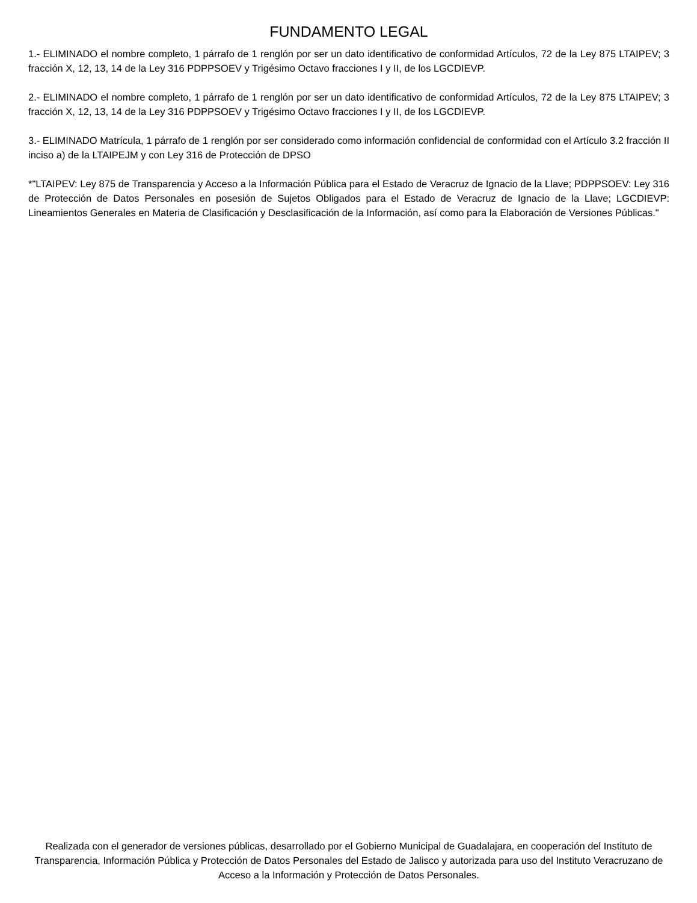FUNDAMENTO LEGAL
1.- ELIMINADO el nombre completo, 1 párrafo de 1 renglón por ser un dato identificativo de conformidad Artículos, 72 de la Ley 875 LTAIPEV; 3 fracción X, 12, 13, 14 de la Ley 316 PDPPSOEV y Trigésimo Octavo fracciones I y II, de los LGCDIEVP.
2.- ELIMINADO el nombre completo, 1 párrafo de 1 renglón por ser un dato identificativo de conformidad Artículos, 72 de la Ley 875 LTAIPEV; 3 fracción X, 12, 13, 14 de la Ley 316 PDPPSOEV y Trigésimo Octavo fracciones I y II, de los LGCDIEVP.
3.- ELIMINADO Matrícula, 1 párrafo de 1 renglón por ser considerado como información confidencial de conformidad con el Artículo 3.2 fracción II inciso a) de la LTAIPEJM y con Ley 316 de Protección de DPSO
*"LTAIPEV: Ley 875 de Transparencia y Acceso a la Información Pública para el Estado de Veracruz de Ignacio de la Llave; PDPPSOEV: Ley 316 de Protección de Datos Personales en posesión de Sujetos Obligados para el Estado de Veracruz de Ignacio de la Llave; LGCDIEVP: Lineamientos Generales en Materia de Clasificación y Desclasificación de la Información, así como para la Elaboración de Versiones Públicas."
Realizada con el generador de versiones públicas, desarrollado por el Gobierno Municipal de Guadalajara, en cooperación del Instituto de Transparencia, Información Pública y Protección de Datos Personales del Estado de Jalisco y autorizada para uso del Instituto Veracruzano de Acceso a la Información y Protección de Datos Personales.